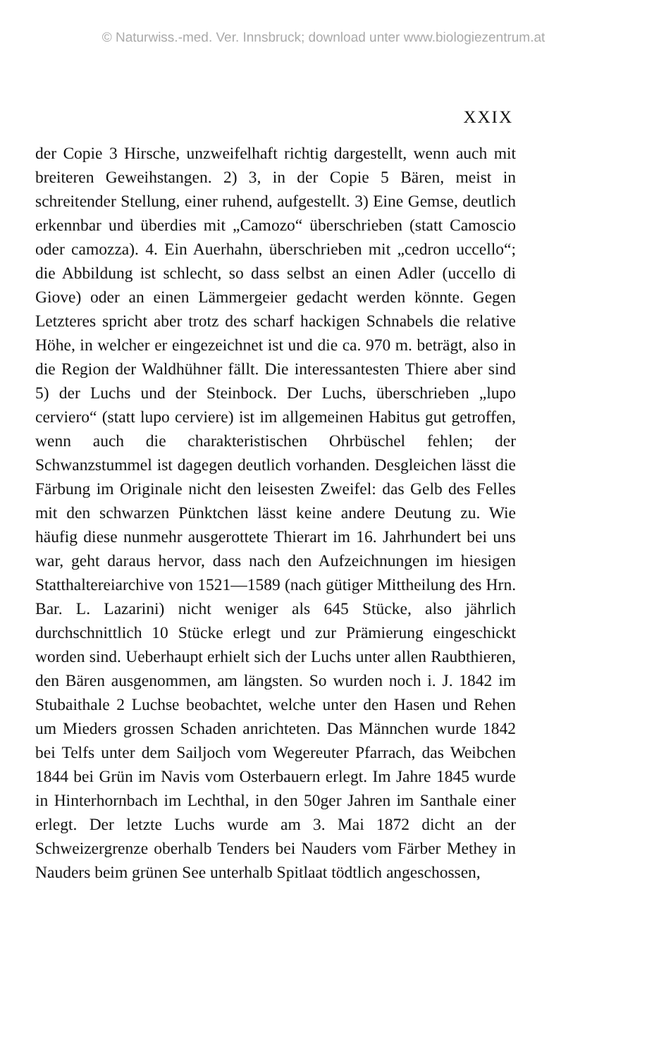© Naturwiss.-med. Ver. Innsbruck; download unter www.biologiezentrum.at
XXIX
der Copie 3 Hirsche, unzweifelhaft richtig dargestellt, wenn auch mit breiteren Geweihstangen. 2) 3, in der Copie 5 Bären, meist in schreitender Stellung, einer ruhend, aufgestellt. 3) Eine Gemse, deutlich erkennbar und überdies mit „Camozo“ überschrieben (statt Camoscio oder camozza). 4. Ein Auerhahn, überschrieben mit „cedron uccello“; die Abbildung ist schlecht, so dass selbst an einen Adler (uccello di Giove) oder an einen Lämmergeier gedacht werden könnte. Gegen Letzteres spricht aber trotz des scharf hackigen Schnabels die relative Höhe, in welcher er eingezeichnet ist und die ca. 970 m. beträgt, also in die Region der Waldhühner fällt. Die interessantesten Thiere aber sind 5) der Luchs und der Steinbock. Der Luchs, überschrieben „lupo cerviero“ (statt lupo cerviere) ist im allgemeinen Habitus gut getroffen, wenn auch die charakteristischen Ohrbüschel fehlen; der Schwanzstummel ist dagegen deutlich vorhanden. Desgleichen lässt die Färbung im Originale nicht den leisesten Zweifel: das Gelb des Felles mit den schwarzen Pünktchen lässt keine andere Deutung zu. Wie häufig diese nunmehr ausgerottete Thierart im 16. Jahrhundert bei uns war, geht daraus hervor, dass nach den Aufzeichnungen im hiesigen Statthaltereiarchive von 1521—1589 (nach gütiger Mittheilung des Hrn. Bar. L. Lazarini) nicht weniger als 645 Stücke, also jährlich durchschnittlich 10 Stücke erlegt und zur Prämierung eingeschickt worden sind. Ueberhaupt erhielt sich der Luchs unter allen Raubthieren, den Bären ausgenommen, am längsten. So wurden noch i. J. 1842 im Stubaithale 2 Luchse beobachtet, welche unter den Hasen und Rehen um Mieders grossen Schaden anrichteten. Das Männchen wurde 1842 bei Telfs unter dem Sailjoch vom Wegereuter Pfarrach, das Weibchen 1844 bei Grün im Navis vom Osterbauern erlegt. Im Jahre 1845 wurde in Hinterhornbach im Lechthal, in den 50ger Jahren im Santhale einer erlegt. Der letzte Luchs wurde am 3. Mai 1872 dicht an der Schweizergrenze oberhalb Tenders bei Nauders vom Färber Methey in Nauders beim grünen See unterhalb Spitlaat tödtlich angeschossen,